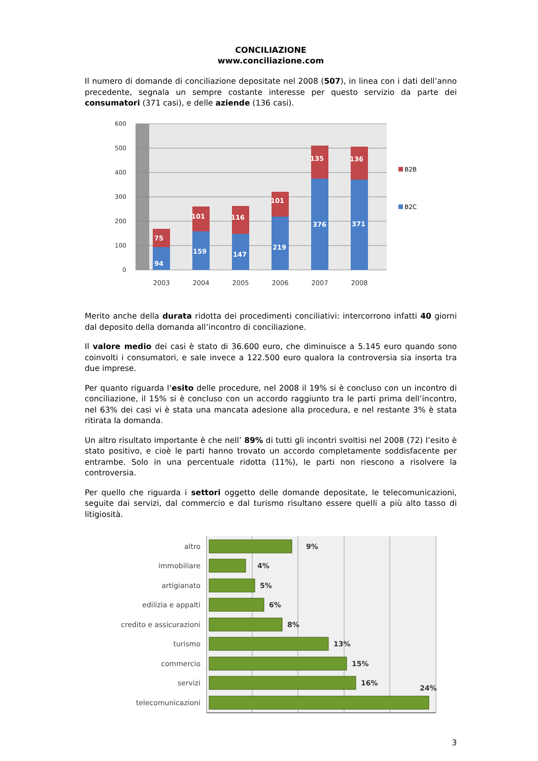CONCILIAZIONE
www.conciliazione.com
Il numero di domande di conciliazione depositate nel 2008 (507), in linea con i dati dell’anno precedente, segnala un sempre costante interesse per questo servizio da parte dei consumatori (371 casi), e delle aziende (136 casi).
600
500
400
300
200
100
0
75
94
101
159
116
147
101
219
135
376
136
371
2003
2004
2005
2006
2007
2008
B2B
B2C
Merito anche della durata ridotta dei procedimenti conciliativi: intercorrono infatti 40 giorni dal deposito della domanda all’incontro di conciliazione.
Il valore medio dei casi è stato di 36.600 euro, che diminuisce a 5.145 euro quando sono coinvolti i consumatori, e sale invece a 122.500 euro qualora la controversia sia insorta tra due imprese.
Per quanto riguarda l’esito delle procedure, nel 2008 il 19% si è concluso con un incontro di conciliazione, il 15% si è concluso con un accordo raggiunto tra le parti prima dell’incontro, nel 63% dei casi vi è stata una mancata adesione alla procedura, e nel restante 3% è stata ritirata la domanda.
Un altro risultato importante è che nell’ 89% di tutti gli incontri svoltisi nel 2008 (72) l’esito è stato positivo, e cioè le parti hanno trovato un accordo completamente soddisfacente per entrambe. Solo in una percentuale ridotta (11%), le parti non riescono a risolvere la controversia.
Per quello che riguarda i settori oggetto delle domande depositate, le telecomunicazioni, seguite dai servizi, dal commercio e dal turismo risultano essere quelli a più alto tasso di litigiosità.
altro
immobiliare
artigianato
edilizia e appalti
credito e assicurazioni
turismo
commercio
servizi
telecomunicazioni
9%
4%
5%
6%
8%
13%
15%
16%
24%
3